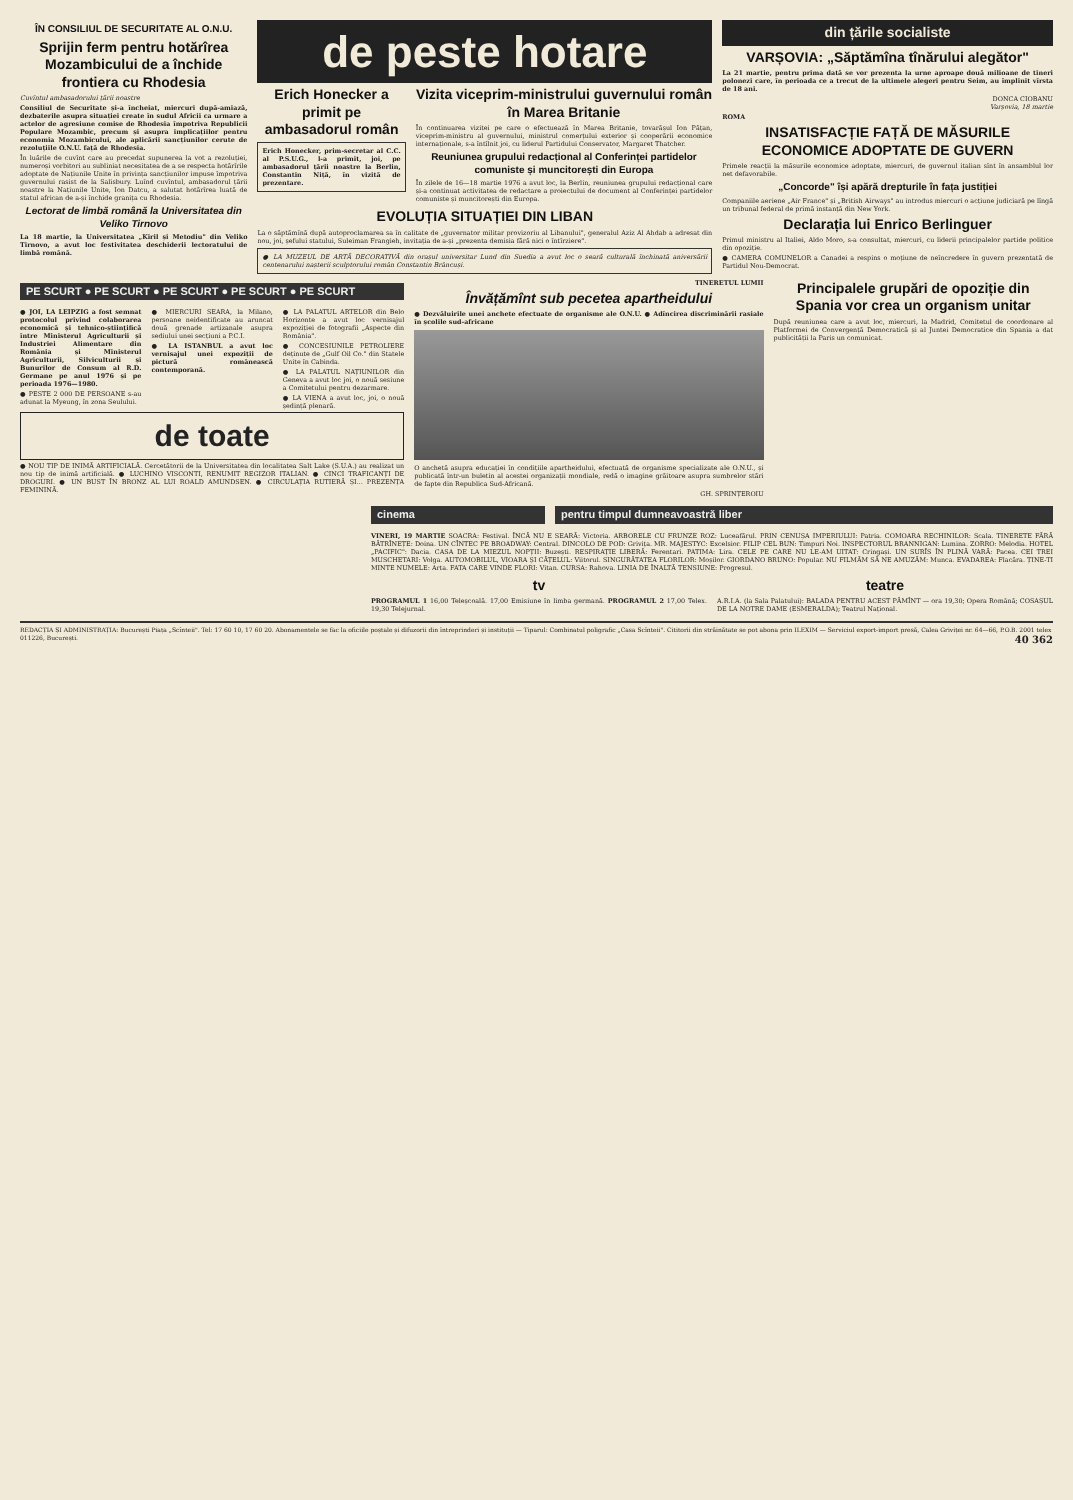ÎN CONSILIUL DE SECURITATE AL O.N.U.
Sprijin ferm pentru hotărîrea Mozambicului de a închide frontiera cu Rhodesia
Cuvîntul ambasadorului țării noastre
Consiliul de Securitate și-a încheiat, miercuri după-amiază, dezbaterile asupra situației create în sudul Africii ca urmare a actelor de agresiune comise de Rhodesia împotriva Republicii Populare Mozambic, precum și asupra implicațiilor pentru economia Mozambicului, ale aplicării sancțiunilor cerute de rezoluțiile O.N.U. față de Rhodesia.
În luările de cuvînt care au precedat supunerea la vot a rezoluției, numeroși vorbitori au subliniat necesitatea de a se respecta hotărîrile adoptate de Națiunile Unite în privința sancțiunilor impuse împotriva guvernului rasist de la Salisbury. Luînd cuvîntul, ambasadorul țării noastre la Națiunile Unite, Ion Datcu, a salutat hotărîrea luată de statul african de a-și închide granița cu Rhodesia.
Lectorat de limbă română la Universitatea din Veliko Tirnovo
La 18 martie, la Universitatea „Kiril și Metodiu" din Veliko Tirnovo, a avut loc festivitatea deschiderii lectoratului de limbă română.
de peste hotare
Erich Honecker a primit pe ambasadorul român
Erich Honecker, prim-secretar al C.C. al P.S.U.G., l-a primit, joi, pe ambasadorul țării noastre la Berlin, Constantin Niță, în vizită de prezentare.
Vizita viceprim-ministrului guvernului român în Marea Britanie
În continuarea vizitei pe care o efectuează în Marea Britanie, tovarășul Ion Pățan, viceprim-ministru al guvernului, ministrul comerțului exterior și cooperării economice internaționale, s-a întîlnit joi, cu liderul Partidului Conservator, Margaret Thatcher.
Reuniunea grupului redacțional al Conferinței partidelor comuniste și muncitorești din Europa
În zilele de 16—18 martie 1976 a avut loc, la Berlin, reuniunea grupului redacțional care și-a continuat activitatea de redactare a proiectului de document al Conferinței partidelor comuniste și muncitorești din Europa.
EVOLUȚIA SITUAȚIEI DIN LIBAN
La o săptămînă după autoproclamarea sa în calitate de „guvernator militar provizoriu al Libanului", generalul Aziz Al Ahdab a adresat din nou, joi, șefului statului, Suleiman Frangieh, invitația de a-și „prezenta demisia fără nici o întîrziere".
● LA MUZEUL DE ARTĂ DECORATIVĂ din orașul universitar Lund din Suedia a avut loc o seară culturală închinată aniversării centenarului nașterii sculptorului român Constantin Brâncuși.
din țările socialiste
VARȘOVIA: „Săptămîna tînărului alegător"
La 21 martie, pentru prima dată se vor prezenta la urne aproape două milioane de tineri polonezi care, în perioada ce a trecut de la ultimele alegeri pentru Seim, au împlinit vîrsta de 18 ani.
DONCA CIOBANU
Varșovia, 18 martie
ROMA
INSATISFACȚIE FAȚĂ DE MĂSURILE ECONOMICE ADOPTATE DE GUVERN
Primele reacții la măsurile economice adoptate, miercuri, de guvernul italian sînt în ansamblul lor net defavorabile.
„Concorde" își apără drepturile în fața justiției
Companiile aeriene „Air France" și „British Airways" au introdus miercuri o acțiune judiciară pe lîngă un tribunal federal de primă instanță din New York.
Declarația lui Enrico Berlinguer
Primul ministru al Italiei, Aldo Moro, s-a consultat, miercuri, cu liderii principalelor partide politice din opoziție.
● CAMERA COMUNELOR a Canadei a respins o moțiune de neîncredere în guvern prezentată de Partidul Nou-Democrat.
PE SCURT ● PE SCURT ● PE SCURT ● PE SCURT ● PE SCURT
● JOI, LA LEIPZIG a fost semnat protocolul privind colaborarea economică și tehnico-științifică între Ministerul Agriculturii și Industriei Alimentare din România și Ministerul Agriculturii, Silviculturii și Bunurilor de Consum al R.D. Germane pe anul 1976 și pe perioada 1976—1980.
● PESTE 2 000 DE PERSOANE s-au adunat la Myeung, în zona Seulului.
● MIERCURI SEARA, la Milano, persoane neidentificate au aruncat două grenade artizanale asupra sediului unei secțiuni a P.C.I.
● LA ISTANBUL a avut loc vernisajul unei expoziții de pictură românească contemporană.
● LA PALATUL ARTELOR din Belo Horizonte a avut loc vernisajul expoziției de fotografii „Aspecte din România".
● CONCESIUNILE PETROLIERE deținute de „Gulf Oil Co." din Statele Unite în Cabinda.
● LA PALATUL NAȚIUNILOR din Geneva a avut loc joi, o nouă sesiune a Comitetului pentru dezarmare.
● LA VIENA a avut loc, joi, o nouă ședință plenară.
de toate
● NOU TIP DE INIMĂ ARTIFICIALĂ. Cercetătorii de la Universitatea din localitatea Salt Lake (S.U.A.) au realizat un nou tip de inimă artificială. ● LUCHINO VISCONTI, RENUMIT REGIZOR ITALIAN. ● CINCI TRAFICANȚI DE DROGURI. ● UN BUST ÎN BRONZ AL LUI ROALD AMUNDSEN. ● CIRCULAȚIA RUTIERĂ ȘI... PREZENȚA FEMININĂ.
TINERETUL LUMII
Învățămînt sub pecetea apartheidului
● Dezvăluirile unei anchete efectuate de organisme ale O.N.U. ● Adîncirea discriminării rasiale în școlile sud-africane
O anchetă asupra educației în condițiile apartheidului, efectuată de organisme specializate ale O.N.U., și publicată într-un buletin al acestei organizații mondiale, redă o imagine grăitoare asupra sumbrelor stări de fapte din Republica Sud-Africană.
GH. SPRINȚEROIU
Principalele grupări de opoziție din Spania vor crea un organism unitar
După reuniunea care a avut loc, miercuri, la Madrid, Comitetul de coordonare al Platformei de Convergență Democratică și al Juntei Democratice din Spania a dat publicității la Paris un comunicat.
cinema pentru timpul dumneavoastră liber
VINERI, 19 MARTIE SOACRA: Festival. ÎNCĂ NU E SEARĂ: Victoria. ARBORELE CU FRUNZE ROZ: Luceafărul. PRIN CENUȘA IMPERIULUI: Patria. COMOARA RECHINILOR: Scala. TINERETE FĂRĂ BĂTRÎNEȚE: Doina. UN CÎNTEC PE BROADWAY: Central. DINCOLO DE POD: Grivița. MR. MAJESTYC: Excelsior. FILIP CEL BUN: Timpuri Noi. INSPECTORUL BRANNIGAN: Lumina. ZORRO: Melodia. HOTEL „PACIFIC": Dacia. CASA DE LA MIEZUL NOPȚII: Buzești. RESPIRAȚIE LIBERĂ: Ferentari. PATIMA: Lira. CELE PE CARE NU LE-AM UITAT: Cringași. UN SURÎS ÎN PLINĂ VARĂ: Pacea. CEI TREI MUSCHETARI: Volga. AUTOMOBILUL, VIOARA ȘI CĂȚELUL: Viitorul. SINGURĂTATEA FLORILOR: Moșilor. GIORDANO BRUNO: Popular. NU FILMĂM SĂ NE AMUZĂM: Munca. EVADAREA: Flacăra. ȚINE-TI MINTE NUMELE: Arta. FATA CARE VINDE FLORI: Vitan. CURSA: Rahova. LINIA DE ÎNALTĂ TENSIUNE: Progresul.
tv
PROGRAMUL 1 16,00 Teleșcoală. 17,00 Emisiune în limba germană. PROGRAMUL 2 17,00 Telex. 19,30 Telejurnal.
teatre
A.R.I.A. (la Sala Palatului): BALADA PENTRU ACEST PĂMÎNT — ora 19,30; Opera Română; COSAȘUL DE LA NOTRE DAME (ESMERALDA); Teatrul Național.
REDACȚIA ȘI ADMINISTRAȚIA: București Piața „Scînteii". Tel: 17 60 10, 17 60 20. Abonamentele se fac la oficiile poștale și difuzorii din întreprinderi și instituții — Tiparul: Combinatul poligrafic „Casa Scînteii". Cititorii din străinătate se pot abona prin ILEXIM — Serviciul export-import presă, Calea Griviței nr. 64—66, P.O.B. 2001 telex 011226, București. 40 362